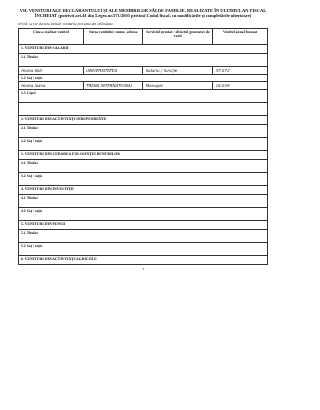VII. VENITURI ALE DECLARANTULUI ŞI ALE MEMBRILOR SĂI DE FAMILIE, REALIZATE ÎN ULTIMUL AN FISCAL ÎNCHEIAT (potrivit art.41 din Legea nr.571/2003 privind Codul fiscal, cu modificările şi completările ulterioare)
NOTĂ: se vor declara inclusiv veniturile provenite din străinătate.
| Cine a realizat venitul | Sursa venitului: nume, adresa | Serviciul prestat / obiectul generator de venit | Venitul anual încasat |
| --- | --- | --- | --- |
| 1. VENITURI DIN SALARII | | | |
| 1.1 Titular | | | |
| Horea Sbîr | UNIVERSITATEA | Salariu / funcţie | 37.072 |
| 1.2 Soţ / soţie | | | |
| Horea Ioana | TRANS INTERNATIONAL | Manager | 16.039 |
| 1.3 Copii | | | |
| 2. VENITURI DIN ACTIVITĂŢI INDEPENDENTE | | | |
| 2.1 Titular | | | |
| 2.2 Soţ / soţie | | | |
| 3. VENITURI DIN CEDAREA FOLOSINŢEI BUNURILOR | | | |
| 3.1 Titular | | | |
| 3.2 Soţ / soţie | | | |
| 4. VENITURI DIN INVESTIŢII | | | |
| 4.1 Titular | | | |
| 4.2 Soţ / soţie | | | |
| 5. VENITURI DIN PENSII | | | |
| 5.1 Titular | | | |
| 5.2 Soţ / soţie | | | |
| 6. VENITURI DIN ACTIVITĂŢI AGRICOLE | | | |
3